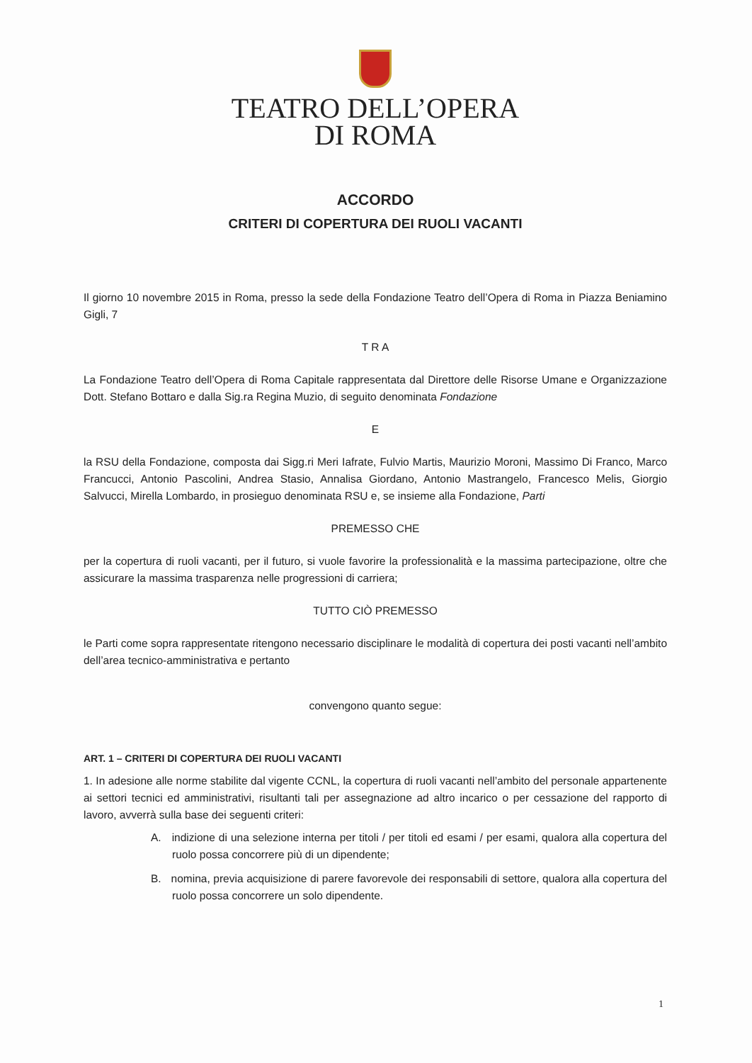TEATRO DELL’OPERA
DI ROMA
ACCORDO
CRITERI DI COPERTURA DEI RUOLI VACANTI
Il giorno 10 novembre 2015 in Roma, presso la sede della Fondazione Teatro dell’Opera di Roma in Piazza Beniamino Gigli, 7
T R A
La Fondazione Teatro dell’Opera di Roma Capitale rappresentata dal Direttore delle Risorse Umane e Organizzazione Dott. Stefano Bottaro e dalla Sig.ra Regina Muzio, di seguito denominata Fondazione
E
la RSU della Fondazione, composta dai Sigg.ri Meri Iafrate, Fulvio Martis, Maurizio Moroni, Massimo Di Franco, Marco Francucci, Antonio Pascolini, Andrea Stasio, Annalisa Giordano, Antonio Mastrangelo, Francesco Melis, Giorgio Salvucci, Mirella Lombardo, in prosieguo denominata RSU e, se insieme alla Fondazione, Parti
PREMESSO CHE
per la copertura di ruoli vacanti, per il futuro, si vuole favorire la professionalità e la massima partecipazione, oltre che assicurare la massima trasparenza nelle progressioni di carriera;
TUTTO CIÒ PREMESSO
le Parti come sopra rappresentate ritengono necessario disciplinare le modalità di copertura dei posti vacanti nell’ambito dell’area tecnico-amministrativa e pertanto
convengono quanto segue:
ART. 1 – CRITERI DI COPERTURA DEI RUOLI VACANTI
1. In adesione alle norme stabilite dal vigente CCNL, la copertura di ruoli vacanti nell’ambito del personale appartenente ai settori tecnici ed amministrativi, risultanti tali per assegnazione ad altro incarico o per cessazione del rapporto di lavoro, avverrà sulla base dei seguenti criteri:
A. indizione di una selezione interna per titoli / per titoli ed esami / per esami, qualora alla copertura del ruolo possa concorrere più di un dipendente;
B. nomina, previa acquisizione di parere favorevole dei responsabili di settore, qualora alla copertura del ruolo possa concorrere un solo dipendente.
1